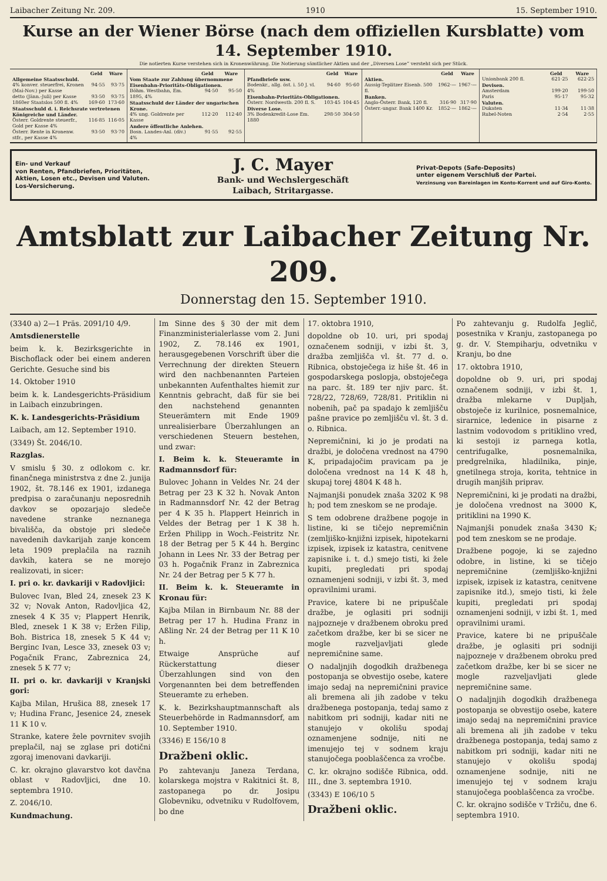Laibacher Zeitung Nr. 209. 1910 15. September 1910.
Kurse an der Wiener Börse (nach dem offiziellen Kursblatte) vom 14. September 1910.
Die notierten Kurse verstehen sich in Kronenwährung. Die Notierung sämtlicher Aktien und der „Diversen Lose“ versteht sich per Stück.
| | Geld | Ware |
| --- | --- | --- |
| Allgemeine Staatsschuld. | | |
| 4% konver. steuerfrei, Kronen (Mai-Nov.) per Kasse | 94·55 | 93·75 |
| detto (Jänn.-Juli) per Kasse | 93·50 | 93·75 |
| 1860er Staatslos 500 fl. 4% | 169·60 | 173·60 |
| Staatsschuld d. i. Reichsrate vertretenen Königreiche und Länder. | | |
| Österr. Goldrente steuerfr., Gold per Kasse 4% | 116·85 | 116·05 |
| Österr. Rente in Kronenw. stfr., per Kasse 4% | 93·50 | 93·70 |
| | Geld | Ware |
| --- | --- | --- |
| Vom Staate zur Zahlung übernommene Eisenbahn-Prioritäts-Obligationen. | | |
| Böhm. Westbahn, Em. 1895, 4% | 94·50 | 95·50 |
| Staatsschuld der Länder der ungarischen Krone. | | |
| 4% ung. Goldrente per Kasse | 112·20 | 112·40 |
| Andere öffentliche Anlehen. | | |
| Bosn. Landes-Anl. (div.) 4% | 91·55 | 92·55 |
| | Geld | Ware |
| --- | --- | --- |
| Pfandbriefe usw. | | |
| Bodenkr., allg. öst. i. 50 J. vl. 4% | 94·60 | 95·60 |
| Eisenbahn-Prioritäts-Obligationen. | | |
| Österr. Nordwestb. 200 fl. S. | 103·45 | 104·45 |
| Diverse Lose. | | |
| 3% Bodenkredit-Lose Em. 1880 | 298·50 | 304·50 |
| | Geld | Ware |
| --- | --- | --- |
| Aktien. | | |
| Aussig-Teplitzer Eisenb. 500 fl. | 1962·— | 1967·— |
| Banken. | | |
| Anglo-Österr. Bank, 120 fl. | 316·90 | 317·90 |
| Österr.-ungar. Bank 1400 Kr. | 1852·— | 1862·— |
| | Geld | Ware |
| --- | --- | --- |
| Unionbank 200 fl. | 621·25 | 622·25 |
| Devisen. | | |
| Amsterdam | 199·20 | 199·50 |
| Paris | 95·17 | 95·32 |
| Valuten. | | |
| Dukaten | 11·34 | 11·38 |
| Rubel-Noten | 2·54 | 2·55 |
Ein- und Verkauf
von Renten, Pfandbriefen, Prioritäten,
Aktien, Losen etc., Devisen und Valuten.
Los-Versicherung.
J. C. Mayer
Bank- und Wechslergeschäft
Laibach, Stritargasse.
Privat-Depots (Safe-Deposits)
unter eigenem Verschluß der Partei.
Verzinsung von Bareinlagen im Konto-Korrent und auf Giro-Konto.
Amtsblatt zur Laibacher Zeitung Nr. 209.
Donnerstag den 15. September 1910.
(3340 a) 2—1 Präs. 2091/10 4/9.
Amtsdienerstelle
beim k. k. Bezirksgerichte in Bischoflack oder bei einem anderen Gerichte. Gesuche sind bis
14. Oktober 1910
beim k. k. Landesgerichts-Präsidium in Laibach einzubringen.
K. k. Landesgerichts-Präsidium
Laibach, am 12. September 1910.
(3349) Št. 2046/10.
Razglas.
V smislu § 30. z odlokom c. kr. finančnega ministrstva z dne 2. junija 1902, št. 78.146 ex 1901, izdanega predpisa o zaračunanju neposrednih davkov se opozarjajo sledeče navedene stranke neznanega bivališča, da obstoje pri sledeče navedenih davkarijah zanje koncem leta 1909 preplačila na raznih davkih, katera se ne morejo realizovati, in sicer:
I. pri o. kr. davkariji v Radovljici:
Bulovec Ivan, Bled 24, znesek 23 K 32 v; Novak Anton, Radovljica 42, znesek 4 K 35 v; Plappert Henrik, Bled, znesek 1 K 38 v; Eržen Filip, Boh. Bistrica 18, znesek 5 K 44 v; Berginc Ivan, Lesce 33, znesek 03 v; Pogačnik Franc, Zabreznica 24, znesek 5 K 77 v;
II. pri o. kr. davkariji v Kranjski gori:
Kajba Milan, Hrušica 88, znesek 17 v; Hudina Franc, Jesenice 24, znesek 11 K 10 v.
Stranke, katere žele povrnitev svojih preplačil, naj se zglase pri dotični zgoraj imenovani davkariji.
C. kr. okrajno glavarstvo kot davčna oblast v Radovljici, dne 10. septembra 1910.
Z. 2046/10.
Kundmachung.
Im Sinne des § 30 der mit dem Finanzministerialerlasse vom 2. Juni 1902, Z. 78.146 ex 1901, herausgegebenen Vorschrift über die Verrechnung der direkten Steuern wird den nachbenannten Parteien unbekannten Aufenthaltes hiemit zur Kenntnis gebracht, daß für sie bei den nachstehend genannten Steuerämtern mit Ende 1909 unrealisierbare Überzahlungen an verschiedenen Steuern bestehen, und zwar:
I. Beim k. k. Steueramte in Radmannsdorf für:
Bulovec Johann in Veldes Nr. 24 der Betrag per 23 K 32 h. Novak Anton in Radmannsdorf Nr. 42 der Betrag per 4 K 35 h. Plappert Heinrich in Veldes der Betrag per 1 K 38 h. Eržen Philipp in Woch.-Feistritz Nr. 18 der Betrag per 5 K 44 h. Berginc Johann in Lees Nr. 33 der Betrag per 03 h. Pogačnik Franz in Zabreznica Nr. 24 der Betrag per 5 K 77 h.
II. Beim k. k. Steueramte in Kronau für:
Kajba Milan in Birnbaum Nr. 88 der Betrag per 17 h. Hudina Franz in Aßling Nr. 24 der Betrag per 11 K 10 h.
Etwaige Ansprüche auf Rückerstattung dieser Überzahlungen sind von den Vorgenannten bei dem betreffenden Steueramte zu erheben.
K. k. Bezirkshauptmannschaft als Steuerbehörde in Radmannsdorf, am 10. September 1910.
(3346) E 156/10 8
Dražbeni oklic.
Po zahtevanju Janeza Terdana, kolarskega mojstra v Rakitnici št. 8, zastopanega po dr. Josipu Globevniku, odvetniku v Rudolfovem, bo dne
17. oktobra 1910,
dopoldne ob 10. uri, pri spodaj označenem sodniji, v izbi št. 3, dražba zemljišča vl. št. 77 d. o. Ribnica, obstoječega iz hiše št. 46 in gospodarskega poslopja, obstoječega na parc. št. 189 ter njiv parc. št. 728/22, 728/69, 728/81. Pritiklin ni nobenih, pač pa spadajo k zemljišču pašne pravice po zemljišču vl. št. 3 d. o. Ribnica.
Nepremičnini, ki jo je prodati na dražbi, je določena vrednost na 4790 K, pripadajočim pravicam pa je določena vrednost na 14 K 48 h, skupaj torej 4804 K 48 h.
Najmanjši ponudek znaša 3202 K 98 h; pod tem zneskom se ne prodaje.
S tem odobrene dražbene pogoje in listine, ki se tičejo nepremičnin (zemljiško-knjižni izpisek, hipotekarni izpisek, izpisek iz katastra, cenitvene zapisnike i. t. d.) smejo tisti, ki žele kupiti, pregledati pri spodaj oznamenjeni sodniji, v izbi št. 3, med opravilnimi urami.
Pravice, katere bi ne pripuščale dražbe, je oglasiti pri sodniji najpozneje v dražbenem obroku pred začetkom dražbe, ker bi se sicer ne mogle razveljavljati glede nepremičnine same.
O nadaljnjih dogodkih dražbenega postopanja se obvestijo osebe, katere imajo sedaj na nepremičnini pravice ali bremena ali jih zadobe v teku dražbenega postopanja, tedaj samo z nabitkom pri sodniji, kadar niti ne stanujejo v okolišu spodaj oznamenjene sodnije, niti ne imenujejo tej v sodnem kraju stanujočega pooblaščenca za vročbe.
C. kr. okrajno sodišče Ribnica, odd. III., dne 3. septembra 1910.
(3343) E 106/10 5
Dražbeni oklic.
Po zahtevanju g. Rudolfa Jeglič, posestnika v Kranju, zastopanega po g. dr. V. Stempiharju, odvetniku v Kranju, bo dne
17. oktobra 1910,
dopoldne ob 9. uri, pri spodaj označenem sodniji, v izbi št. 1, dražba mlekarne v Dupljah, obstoječe iz kurilnice, posnemalnice, sirarnice, ledenice in pisarne z lastnim vodovodom s pritiklino vred, ki sestoji iz parnega kotla, centrifugalke, posnemalnika, predgrelnika, hladilnika, pinje, gnetilnega stroja, korita, tehtnice in drugih manjših priprav.
Nepremičnini, ki je prodati na dražbi, je določena vrednost na 3000 K, pritiklini na 1990 K.
Najmanjši ponudek znaša 3430 K; pod tem zneskom se ne prodaje.
Dražbene pogoje, ki se zajedno odobre, in listine, ki se tičejo nepremičnine (zemljiško-knjižni izpisek, izpisek iz katastra, cenitvene zapisnike itd.), smejo tisti, ki žele kupiti, pregledati pri spodaj oznamenjeni sodniji, v izbi št. 1, med opravilnimi urami.
Pravice, katere bi ne pripuščale dražbe, je oglasiti pri sodniji najpozneje v dražbenem obroku pred začetkom dražbe, ker bi se sicer ne mogle razveljavljati glede nepremičnine same.
O nadaljnjih dogodkih dražbenega postopanja se obvestijo osebe, katere imajo sedaj na nepremičnini pravice ali bremena ali jih zadobe v teku dražbenega postopanja, tedaj samo z nabitkom pri sodniji, kadar niti ne stanujejo v okolišu spodaj oznamenjene sodnije, niti ne imenujejo tej v sodnem kraju stanujočega pooblaščenca za vročbe.
C. kr. okrajno sodišče v Tržiču, dne 6. septembra 1910.